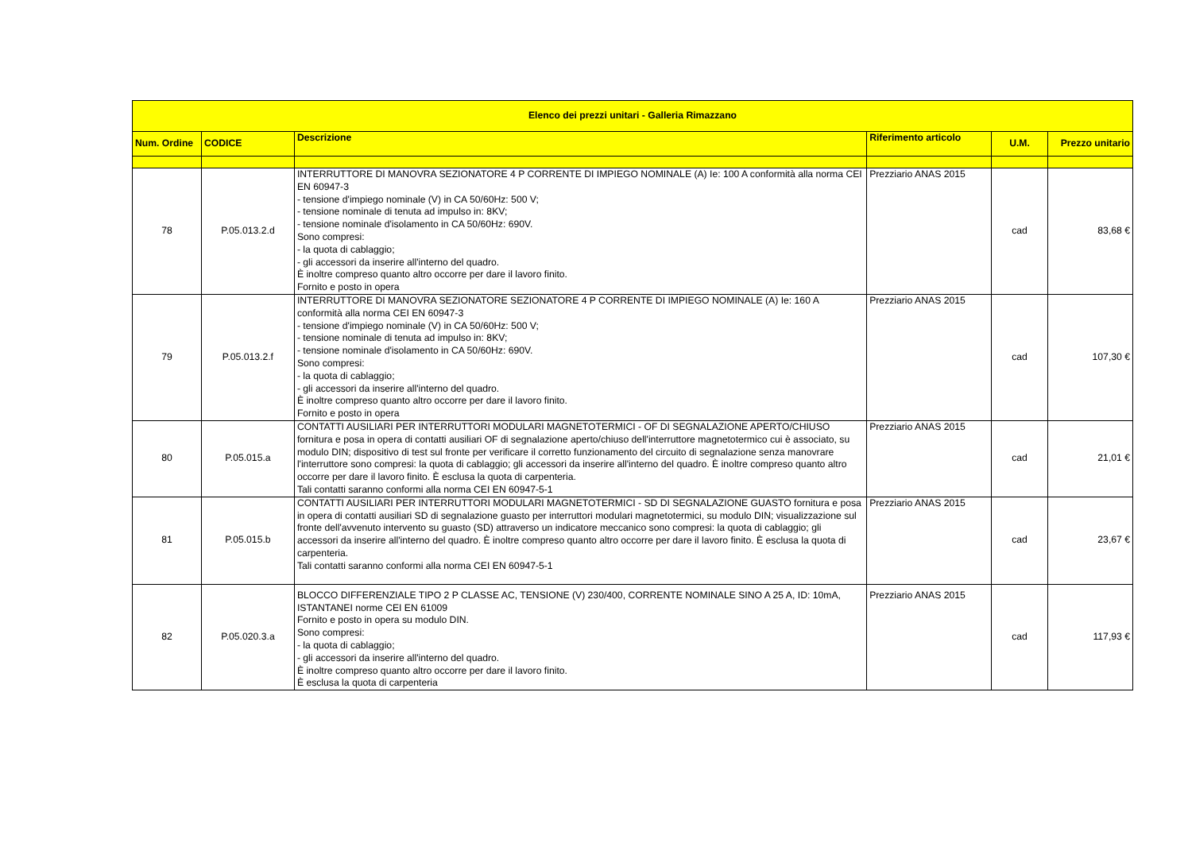| Elenco dei prezzi unitari - Galleria Rimazzano | | | | | |
| --- | --- | --- | --- | --- | --- |
| Num. Ordine | CODICE | Descrizione | Riferimento articolo | U.M. | Prezzo unitario |
| 78 | P.05.013.2.d | INTERRUTTORE DI MANOVRA SEZIONATORE 4 P CORRENTE DI IMPIEGO NOMINALE (A) Ie: 100 A conformità alla norma CEI EN 60947-3 - tensione d'impiego nominale (V) in CA 50/60Hz: 500 V; - tensione nominale di tenuta ad impulso in: 8KV; - tensione nominale d'isolamento in CA 50/60Hz: 690V. Sono compresi: - la quota di cablaggio; - gli accessori da inserire all'interno del quadro. È inoltre compreso quanto altro occorre per dare il lavoro finito. Fornito e posto in opera | Prezziario ANAS 2015 | cad | 83,68 € |
| 79 | P.05.013.2.f | INTERRUTTORE DI MANOVRA SEZIONATORE SEZIONATORE 4 P CORRENTE DI IMPIEGO NOMINALE (A) Ie: 160 A conformità alla norma CEI EN 60947-3 - tensione d'impiego nominale (V) in CA 50/60Hz: 500 V; - tensione nominale di tenuta ad impulso in: 8KV; - tensione nominale d'isolamento in CA 50/60Hz: 690V. Sono compresi: - la quota di cablaggio; - gli accessori da inserire all'interno del quadro. È inoltre compreso quanto altro occorre per dare il lavoro finito. Fornito e posto in opera | Prezziario ANAS 2015 | cad | 107,30 € |
| 80 | P.05.015.a | CONTATTI AUSILIARI PER INTERRUTTORI MODULARI MAGNETOTERMICI - OF DI SEGNALAZIONE APERTO/CHIUSO fornitura e posa in opera di contatti ausiliari OF di segnalazione aperto/chiuso dell'interruttore magnetotermico cui è associato, su modulo DIN; dispositivo di test sul fronte per verificare il corretto funzionamento del circuito di segnalazione senza manovrare l'interruttore sono compresi: la quota di cablaggio; gli accessori da inserire all'interno del quadro. È inoltre compreso quanto altro occorre per dare il lavoro finito. È esclusa la quota di carpenteria. Tali contatti saranno conformi alla norma CEI EN 60947-5-1 | Prezziario ANAS 2015 | cad | 21,01 € |
| 81 | P.05.015.b | CONTATTI AUSILIARI PER INTERRUTTORI MODULARI MAGNETOTERMICI - SD DI SEGNALAZIONE GUASTO fornitura e posa in opera di contatti ausiliari SD di segnalazione guasto per interruttori modulari magnetotermici, su modulo DIN; visualizzazione sul fronte dell'avvenuto intervento su guasto (SD) attraverso un indicatore meccanico sono compresi: la quota di cablaggio; gli accessori da inserire all'interno del quadro. È inoltre compreso quanto altro occorre per dare il lavoro finito. È esclusa la quota di carpenteria. Tali contatti saranno conformi alla norma CEI EN 60947-5-1 | Prezziario ANAS 2015 | cad | 23,67 € |
| 82 | P.05.020.3.a | BLOCCO DIFFERENZIALE TIPO 2 P CLASSE AC, TENSIONE (V) 230/400, CORRENTE NOMINALE SINO A 25 A, ID: 10mA, ISTANTANEI norme CEI EN 61009 Fornito e posto in opera su modulo DIN. Sono compresi: - la quota di cablaggio; - gli accessori da inserire all'interno del quadro. È inoltre compreso quanto altro occorre per dare il lavoro finito. È esclusa la quota di carpenteria | Prezziario ANAS 2015 | cad | 117,93 € |